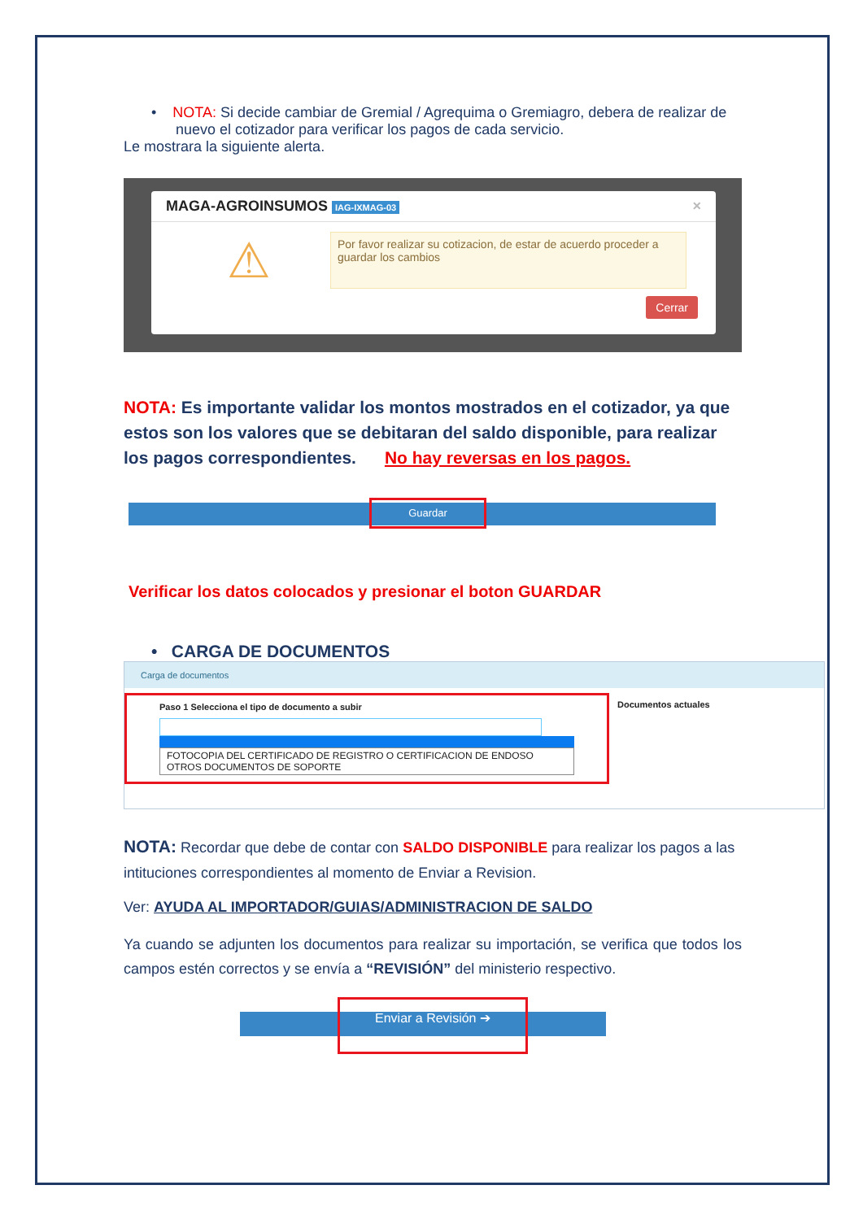• NOTA: Si decide cambiar de Gremial / Agrequima o Gremiagro, debera de realizar de nuevo el cotizador para verificar los pagos de cada servicio.
Le mostrara la siguiente alerta.
MAGA-AGROINSUMOS IAG-IXMAG-03 ×
⚠
Por favor realizar su cotizacion, de estar de acuerdo proceder a guardar los cambios
Cerrar
NOTA: Es importante validar los montos mostrados en el cotizador, ya que estos son los valores que se debitaran del saldo disponible, para realizar los pagos correspondientes. No hay reversas en los pagos.
Guardar
Verificar los datos colocados y presionar el boton GUARDAR
• CARGA DE DOCUMENTOS
Carga de documentos
Paso 1 Selecciona el tipo de documento a subir
FOTOCOPIA DEL CERTIFICADO DE REGISTRO O CERTIFICACION DE ENDOSO
OTROS DOCUMENTOS DE SOPORTE
Documentos actuales
NOTA: Recordar que debe de contar con SALDO DISPONIBLE para realizar los pagos a las intituciones correspondientes al momento de Enviar a Revision.
Ver: AYUDA AL IMPORTADOR/GUIAS/ADMINISTRACION DE SALDO
Ya cuando se adjunten los documentos para realizar su importación, se verifica que todos los campos estén correctos y se envía a “REVISIÓN” del ministerio respectivo.
Enviar a Revisión ➔